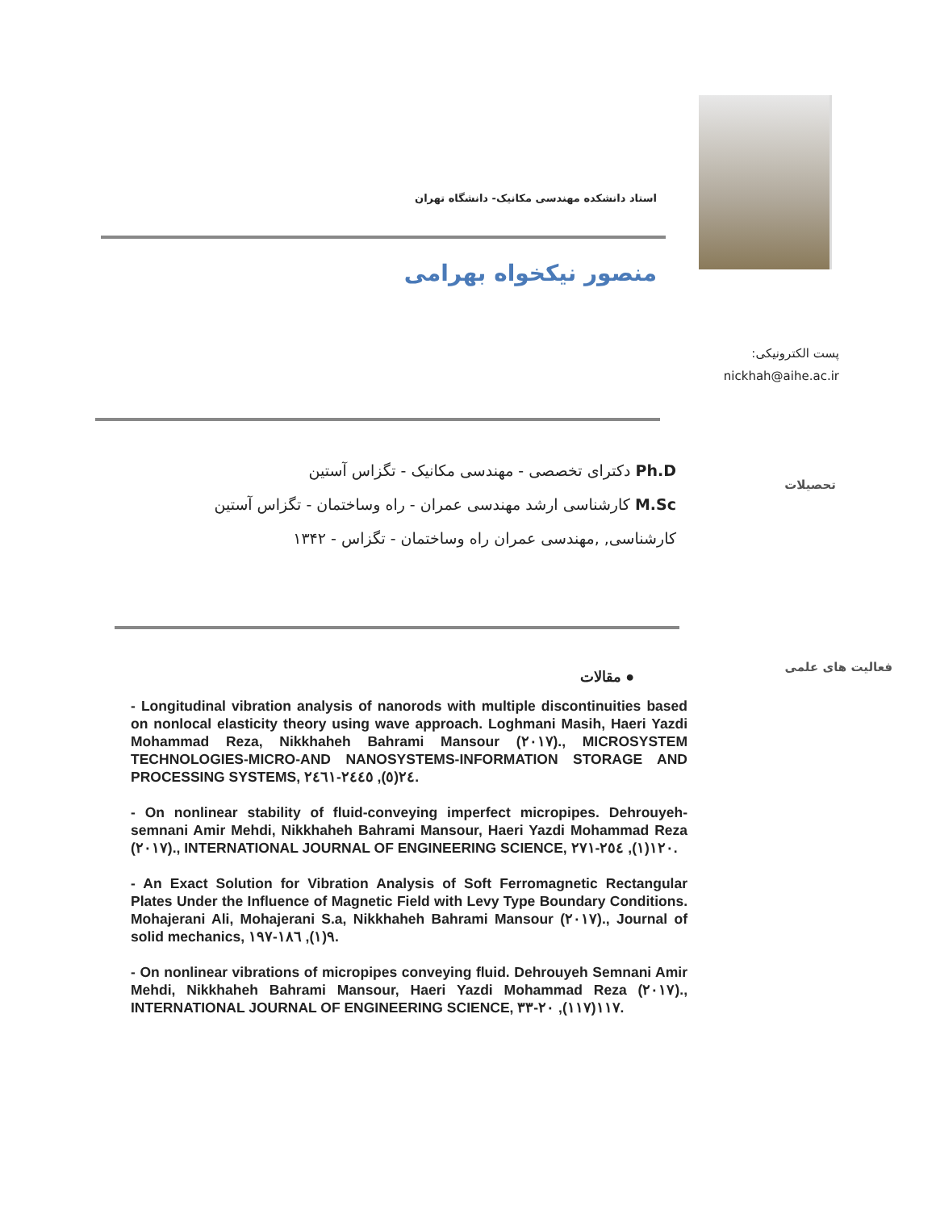استاد دانشکده مهندسی مکانیک- دانشگاه تهران
منصور نیکخواه بهرامی
پست الکترونیکی:
nickhah@aihe.ac.ir
تحصیلات
Ph.D دکترای تخصصی - مهندسی مکانیک - تگزاس آستین
M.Sc کارشناسی ارشد مهندسی عمران - راه وساختمان - تگزاس آستین
کارشناسی, ,مهندسی عمران راه وساختمان - تگزاس - ۱۳۴۲
فعالیت های علمی
● مقالات
- Longitudinal vibration analysis of nanorods with multiple discontinuities based on nonlocal elasticity theory using wave approach. Loghmani Masih, Haeri Yazdi Mohammad Reza, Nikkhaheh Bahrami Mansour (٢٠١٧)., MICROSYSTEM TECHNOLOGIES-MICRO-AND NANOSYSTEMS-INFORMATION STORAGE AND PROCESSING SYSTEMS, ٢٤(٥), ٢٤٤٥-٢٤٦١.
- On nonlinear stability of fluid-conveying imperfect micropipes. Dehrouyeh-semnani Amir Mehdi, Nikkhaheh Bahrami Mansour, Haeri Yazdi Mohammad Reza (٢٠١٧)., INTERNATIONAL JOURNAL OF ENGINEERING SCIENCE, ١٢٠(١), ٢٥٤-٢٧١.
- An Exact Solution for Vibration Analysis of Soft Ferromagnetic Rectangular Plates Under the Influence of Magnetic Field with Levy Type Boundary Conditions. Mohajerani Ali, Mohajerani S.a, Nikkhaheh Bahrami Mansour (٢٠١٧)., Journal of solid mechanics, ٩(١), ١٨٦-١٩٧.
- On nonlinear vibrations of micropipes conveying fluid. Dehrouyeh Semnani Amir Mehdi, Nikkhaheh Bahrami Mansour, Haeri Yazdi Mohammad Reza (٢٠١٧)., INTERNATIONAL JOURNAL OF ENGINEERING SCIENCE, ١١٧(١١٧), ٢٠-٣٣.